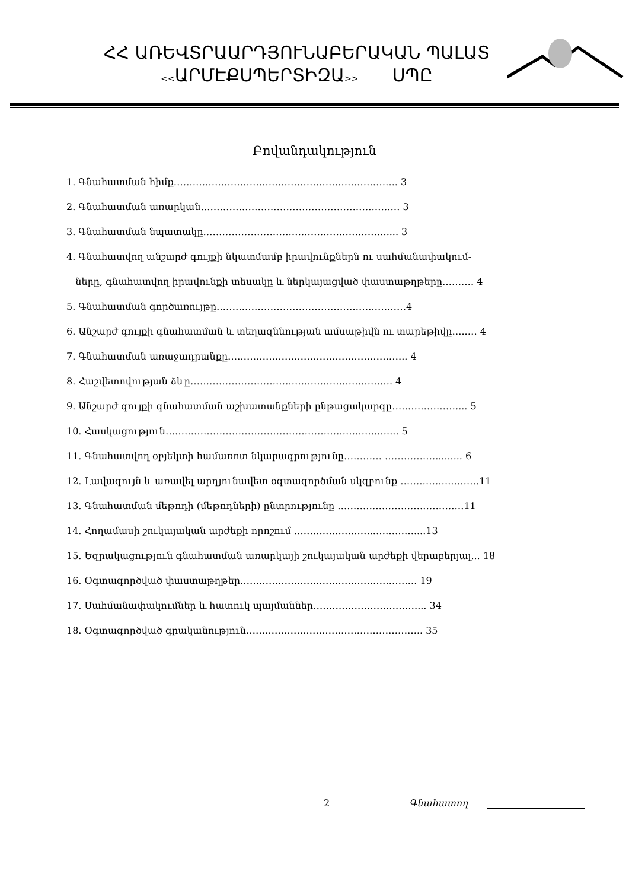ՀՀ ԱՌԵՎՏՐԱԱՐԴՅՈՒՆԱԲԵՐԱԿԱՆ ՊԱԼԱՏ
<<ԱՐՄԷՔՍՊԵՐՏԻԶԱ>> ՍՊԸ
Բովանդակություն
1. Գնահատման հիմք…………………………………………………………….. 3
2. Գնահատման առարկան……………………………………………………… 3
3. Գնահատման նպատակը…………………………………………………..... 3
4. Գնահատվող անշարժ գույքի նկատմամբ իրավունքներն ու սահմանափակում-
ները, գնահատվող իրավունքի տեսակը և ներկայացված փաստաթղթերը…….… 4
5. Գնահատման գործառույթը……………………………………………………4
6. Անշարժ գույքի գնահատման և տեղազննության ամսաթիվն ու տարեթիվը…..… 4
7. Գնահատման առաջադրանքը……………………………………….……….. 4
8. Հաշվետովության ձևը………………………………………………………. 4
9. Անշարժ գույքի գնահատման աշխատանքների ընթացակարգը…………………... 5
10. Հասկացություն………………………………………………………….….... 5
11. Գնահատվող օբյեկտի համառոտ նկարագրությունը………… ……….……......... 6
12. Լավագույն և առավել արդյունավետ օգտագործման սկզբունք …………….………11
13. Գնահատման մեթոդի (մեթոդների) ընտրությունը ……………………….…………11
14. Հողամասի շուկայական արժեքի որոշում ……………………..…………....13
15. Եզրակացություն գնահատման առարկայի շուկայական արժեքի վերաբերյալ... 18
16. Օգտագործված փաստաթղթեր……………………………………………….. 19
17. Սահմանափակումներ և հատուկ պայմաններ……………………………... 34
18. Օգտագործված գրականություն……………………………………………….. 35
2 Գնահատող